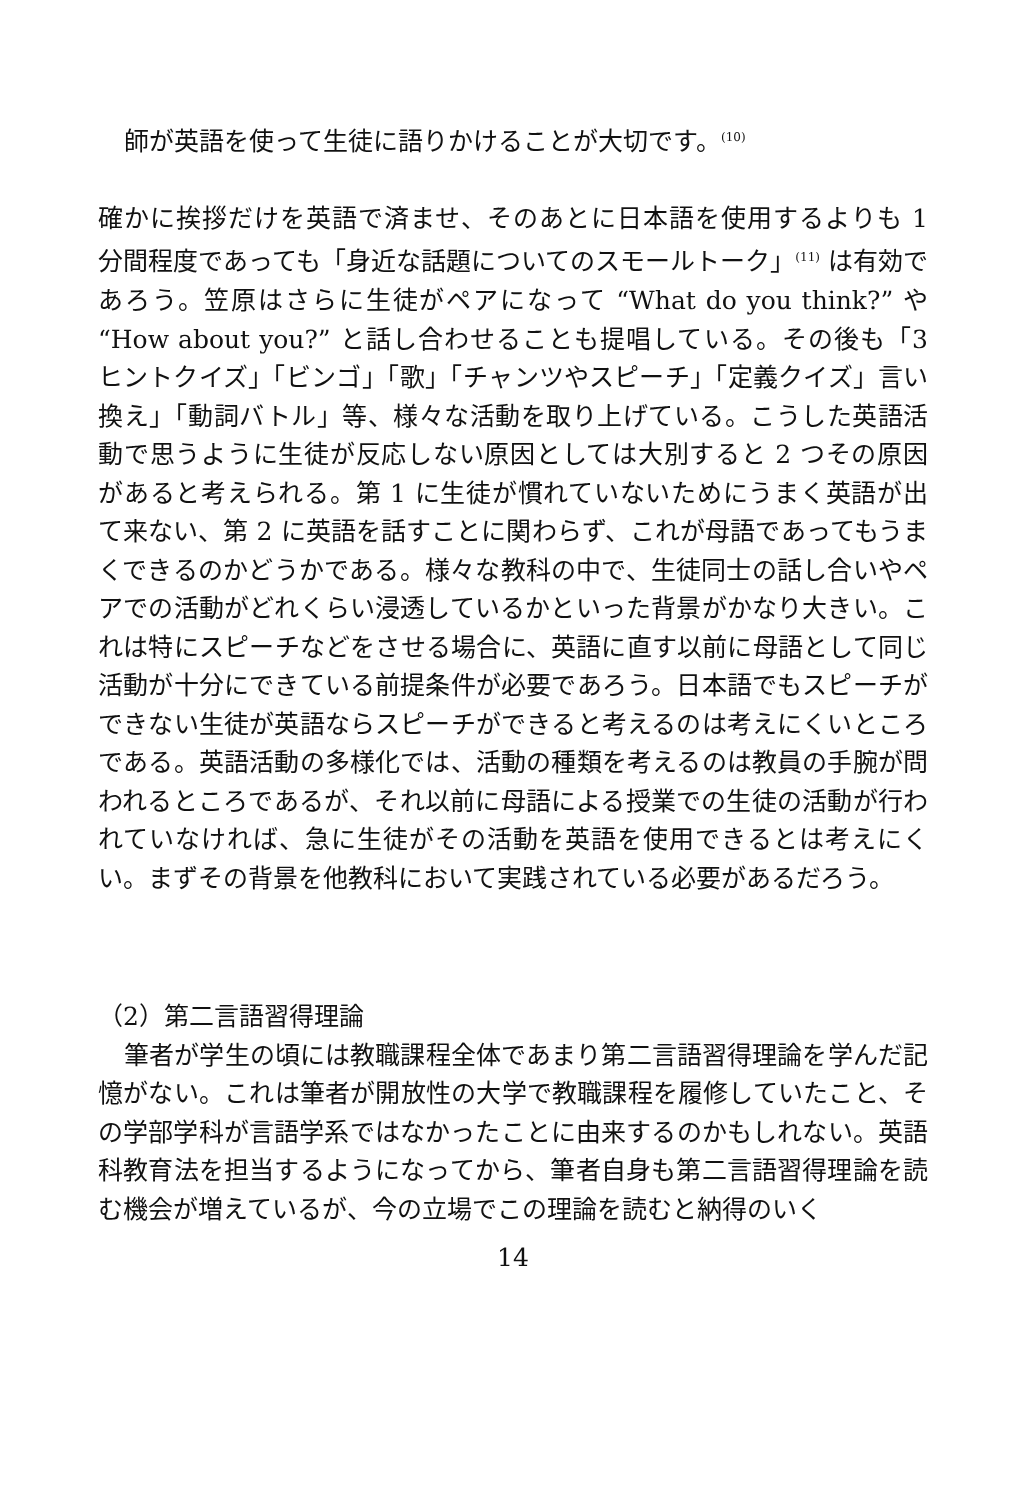師が英語を使って生徒に語りかけることが大切です。<sup>(10)</sup>
確かに挨拶だけを英語で済ませ、そのあとに日本語を使用するよりも 1 分間程度であっても「身近な話題についてのスモールトーク」<sup>(11)</sup> は有効であろう。笠原はさらに生徒がペアになって “What do you think?” や “How about you?” と話し合わせることも提唱している。その後も「3 ヒントクイズ」「ビンゴ」「歌」「チャンツやスピーチ」「定義クイズ」言い換え」「動詞バトル」等、様々な活動を取り上げている。こうした英語活動で思うように生徒が反応しない原因としては大別すると 2 つその原因があると考えられる。第 1 に生徒が慣れていないためにうまく英語が出て来ない、第 2 に英語を話すことに関わらず、これが母語であってもうまくできるのかどうかである。様々な教科の中で、生徒同士の話し合いやペアでの活動がどれくらい浸透しているかといった背景がかなり大きい。これは特にスピーチなどをさせる場合に、英語に直す以前に母語として同じ活動が十分にできている前提条件が必要であろう。日本語でもスピーチができない生徒が英語ならスピーチができると考えるのは考えにくいところである。英語活動の多様化では、活動の種類を考えるのは教員の手腕が問われるところであるが、それ以前に母語による授業での生徒の活動が行われていなければ、急に生徒がその活動を英語を使用できるとは考えにくい。まずその背景を他教科において実践されている必要があるだろう。
（2）第二言語習得理論
筆者が学生の頃には教職課程全体であまり第二言語習得理論を学んだ記憶がない。これは筆者が開放性の大学で教職課程を履修していたこと、その学部学科が言語学系ではなかったことに由来するのかもしれない。英語科教育法を担当するようになってから、筆者自身も第二言語習得理論を読む機会が増えているが、今の立場でこの理論を読むと納得のいく
14